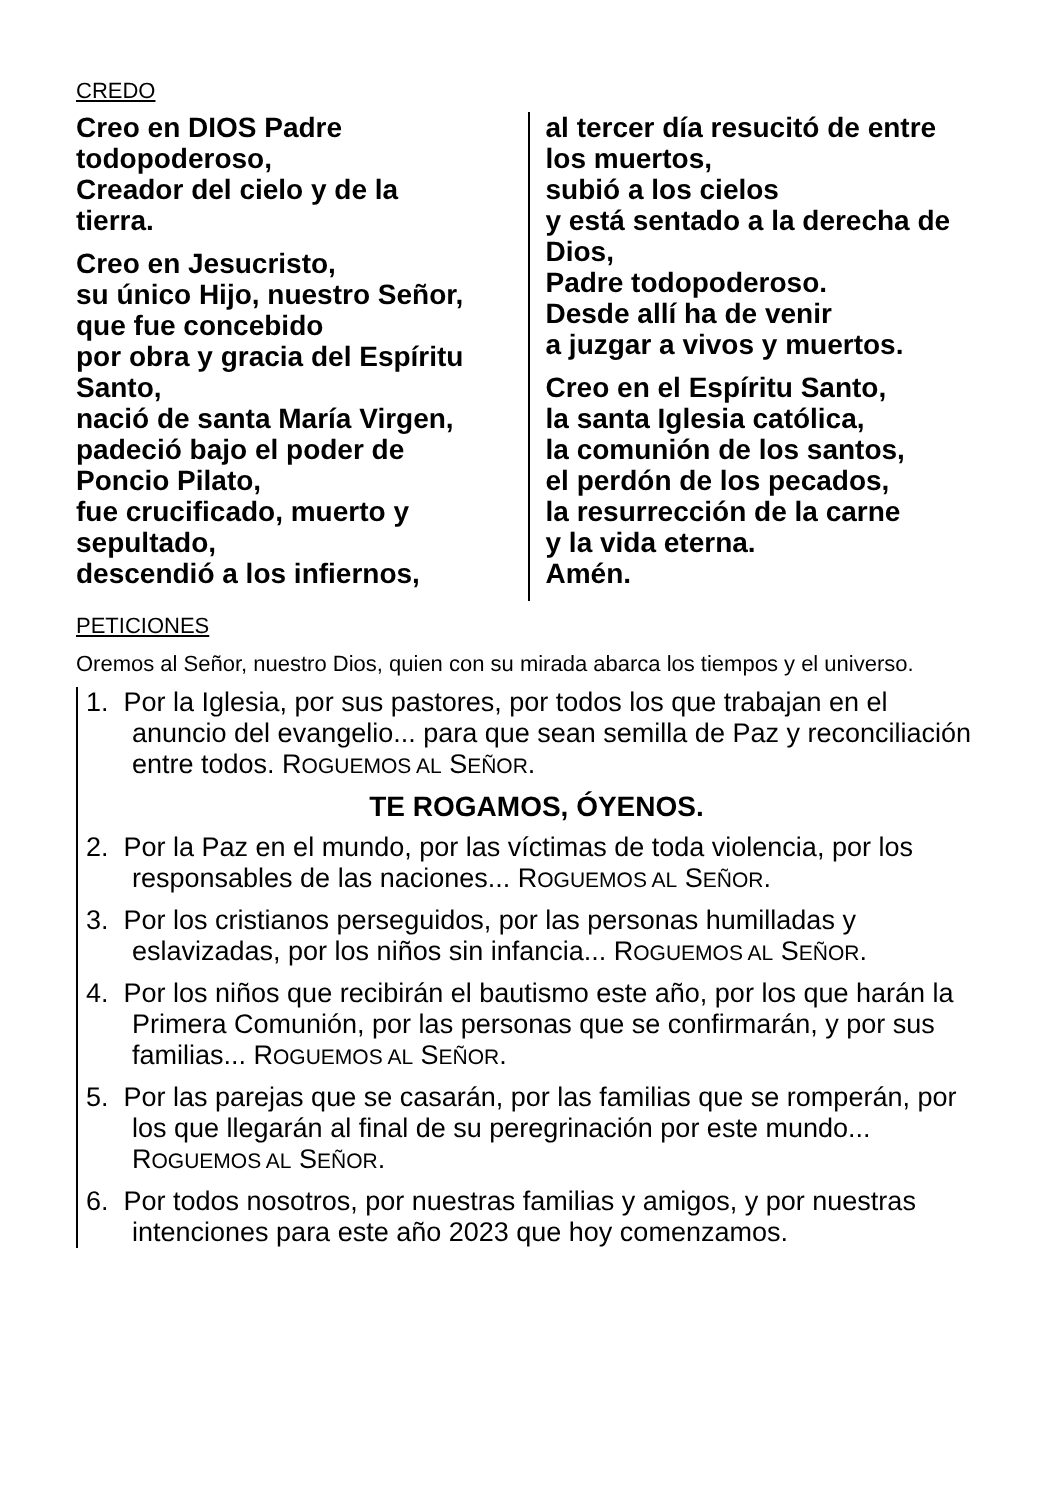CREDO
Creo en DIOS Padre
todopoderoso,
Creador del cielo y de la
tierra.
Creo en Jesucristo,
su único Hijo, nuestro Señor,
que fue concebido
por obra y gracia del Espíritu
Santo,
nació de santa María Virgen,
padeció bajo el poder de
Poncio Pilato,
fue crucificado, muerto y
sepultado,
descendió a los infiernos,
al tercer día resucitó de entre
los muertos,
subió a los cielos
y está sentado a la derecha de
Dios,
Padre todopoderoso.
Desde allí ha de venir
a juzgar a vivos y muertos.
Creo en el Espíritu Santo,
la santa Iglesia católica,
la comunión de los santos,
el perdón de los pecados,
la resurrección de la carne
y la vida eterna.
Amén.
PETICIONES
Oremos al Señor, nuestro Dios, quien con su mirada abarca los tiempos y el universo.
1. Por la Iglesia, por sus pastores, por todos los que trabajan en el anuncio del evangelio... para que sean semilla de Paz y reconciliación entre todos. ROGUEMOS AL SEÑOR.
TE ROGAMOS, ÓYENOS.
2. Por la Paz en el mundo, por las víctimas de toda violencia, por los responsables de las naciones... ROGUEMOS AL SEÑOR.
3. Por los cristianos perseguidos, por las personas humilladas y eslavizadas, por los niños sin infancia... ROGUEMOS AL SEÑOR.
4. Por los niños que recibirán el bautismo este año, por los que harán la Primera Comunión, por las personas que se confirmarán, y por sus familias... ROGUEMOS AL SEÑOR.
5. Por las parejas que se casarán, por las familias que se romperán, por los que llegarán al final de su peregrinación por este mundo... ROGUEMOS AL SEÑOR.
6. Por todos nosotros, por nuestras familias y amigos, y por nuestras intenciones para este año 2023 que hoy comenzamos.